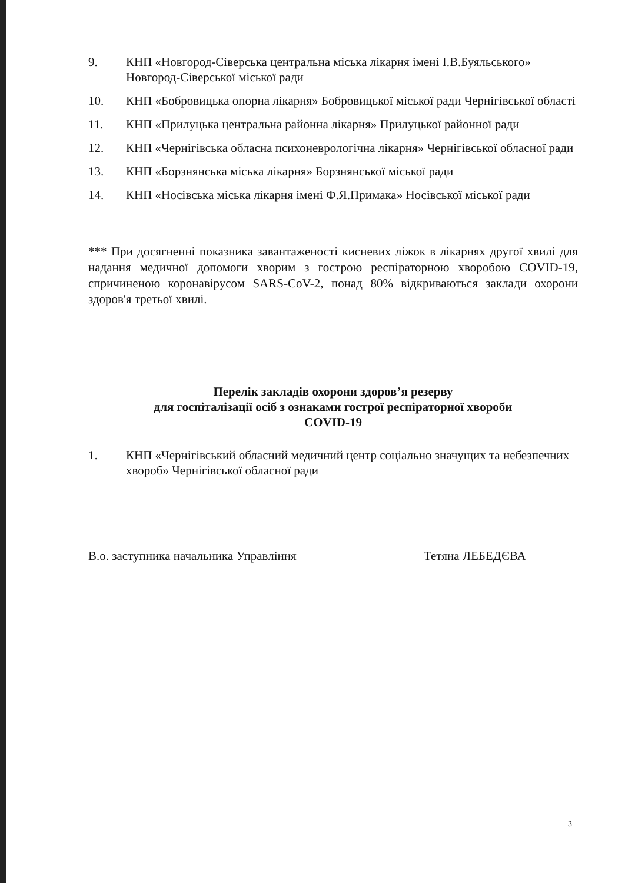9. КНП «Новгород-Сіверська центральна міська лікарня імені І.В.Буяльського» Новгород-Сіверської міської ради
10. КНП «Бобровицька опорна лікарня» Бобровицької міської ради Чернігівської області
11. КНП «Прилуцька центральна районна лікарня» Прилуцької районної ради
12. КНП «Чернігівська обласна психоневрологічна лікарня» Чернігівської обласної ради
13. КНП «Борзнянська міська лікарня» Борзнянської міської ради
14. КНП «Носівська міська лікарня імені Ф.Я.Примака» Носівської міської ради
*** При досягненні показника завантаженості кисневих ліжок в лікарнях другої хвилі для надання медичної допомоги хворим з гострою респіраторною хворобою COVID-19, спричиненою коронавірусом SARS-CoV-2, понад 80% відкриваються заклади охорони здоров'я третьої хвилі.
Перелік закладів охорони здоров’я резерву
для госпіталізації осіб з ознаками гострої респіраторної хвороби
COVID-19
1. КНП «Чернігівський обласний медичний центр соціально значущих та небезпечних хвороб» Чернігівської обласної ради
В.о. заступника начальника Управління Тетяна ЛЕБЕДЄВА
3